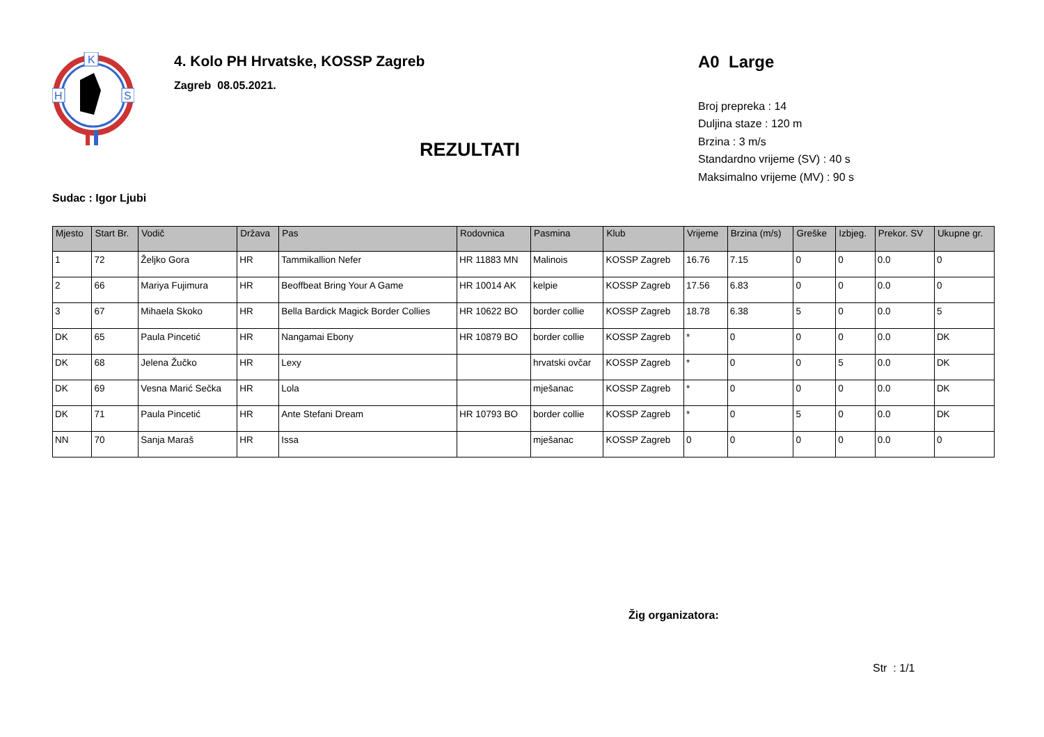K
H
S
4. Kolo PH Hrvatske, KOSSP Zagreb
Zagreb 08.05.2021.
A0 Large
Broj prepreka : 14
Duljina staze : 120 m
Brzina : 3 m/s
Standardno vrijeme (SV) : 40 s
Maksimalno vrijeme (MV) : 90 s
REZULTATI
Sudac : Igor Ljubi
| Mjesto | Start Br. | Vodič | Država | Pas | Rodovnica | Pasmina | Klub | Vrijeme | Brzina (m/s) | Greške | Izbjeg. | Prekor. SV | Ukupne gr. |
| --- | --- | --- | --- | --- | --- | --- | --- | --- | --- | --- | --- | --- | --- |
| 1 | 72 | Željko Gora | HR | Tammikallion Nefer | HR 11883 MN | Malinois | KOSSP Zagreb | 16.76 | 7.15 | 0 | 0 | 0.0 | 0 |
| 2 | 66 | Mariya Fujimura | HR | Beoffbeat Bring Your A Game | HR 10014 AK | kelpie | KOSSP Zagreb | 17.56 | 6.83 | 0 | 0 | 0.0 | 0 |
| 3 | 67 | Mihaela Skoko | HR | Bella Bardick Magick Border Collies | HR 10622 BO | border collie | KOSSP Zagreb | 18.78 | 6.38 | 5 | 0 | 0.0 | 5 |
| DK | 65 | Paula Pincetić | HR | Nangamai Ebony | HR 10879 BO | border collie | KOSSP Zagreb | * | 0 | 0 | 0 | 0.0 | DK |
| DK | 68 | Jelena Žučko | HR | Lexy | | hrvatski ovčar | KOSSP Zagreb | * | 0 | 0 | 5 | 0.0 | DK |
| DK | 69 | Vesna Marić Sečka | HR | Lola | | mješanac | KOSSP Zagreb | * | 0 | 0 | 0 | 0.0 | DK |
| DK | 71 | Paula Pincetić | HR | Ante Stefani Dream | HR 10793 BO | border collie | KOSSP Zagreb | * | 0 | 5 | 0 | 0.0 | DK |
| NN | 70 | Sanja Maraš | HR | Issa | | mješanac | KOSSP Zagreb | 0 | 0 | 0 | 0 | 0.0 | 0 |
Žig organizatora:
Str : 1/1